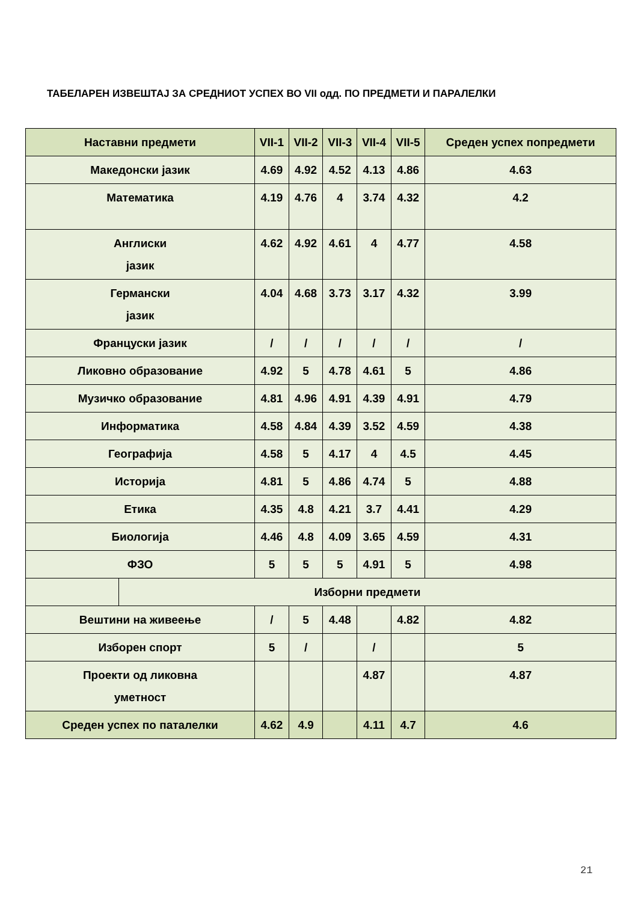ТАБЕЛАРЕН ИЗВЕШТАЈ ЗА СРЕДНИОТ УСПЕХ ВО VII одд. ПО ПРЕДМЕТИ И ПАРАЛЕЛКИ
| Наставни предмети | | VII-1 | VII-2 | VII-3 | VII-4 | VII-5 | Среден успех попредмети |
| --- | --- | --- | --- | --- | --- | --- | --- |
| Македонски јазик | | 4.69 | 4.92 | 4.52 | 4.13 | 4.86 | 4.63 |
| Математика | | 4.19 | 4.76 | 4 | 3.74 | 4.32 | 4.2 |
| Англиски јазик | | 4.62 | 4.92 | 4.61 | 4 | 4.77 | 4.58 |
| Германски јазик | | 4.04 | 4.68 | 3.73 | 3.17 | 4.32 | 3.99 |
| Француски јазик | | / | / | / | / | / | / |
| Ликовно образование | | 4.92 | 5 | 4.78 | 4.61 | 5 | 4.86 |
| Музичко образование | | 4.81 | 4.96 | 4.91 | 4.39 | 4.91 | 4.79 |
| Информатика | | 4.58 | 4.84 | 4.39 | 3.52 | 4.59 | 4.38 |
| Географија | | 4.58 | 5 | 4.17 | 4 | 4.5 | 4.45 |
| Историја | | 4.81 | 5 | 4.86 | 4.74 | 5 | 4.88 |
| Етика | | 4.35 | 4.8 | 4.21 | 3.7 | 4.41 | 4.29 |
| Биологија | | 4.46 | 4.8 | 4.09 | 3.65 | 4.59 | 4.31 |
| ФЗО | | 5 | 5 | 5 | 4.91 | 5 | 4.98 |
| | Изборни предмети | | | | | | |
| Вештини на живеење | | / | 5 | 4.48 | | 4.82 | 4.82 |
| Изборен спорт | | 5 | / | | / | | 5 |
| Проекти од ликовна уметност | | | | | 4.87 | | 4.87 |
| Среден успех по паталелки | | 4.62 | 4.9 | | 4.11 | 4.7 | 4.6 |
21